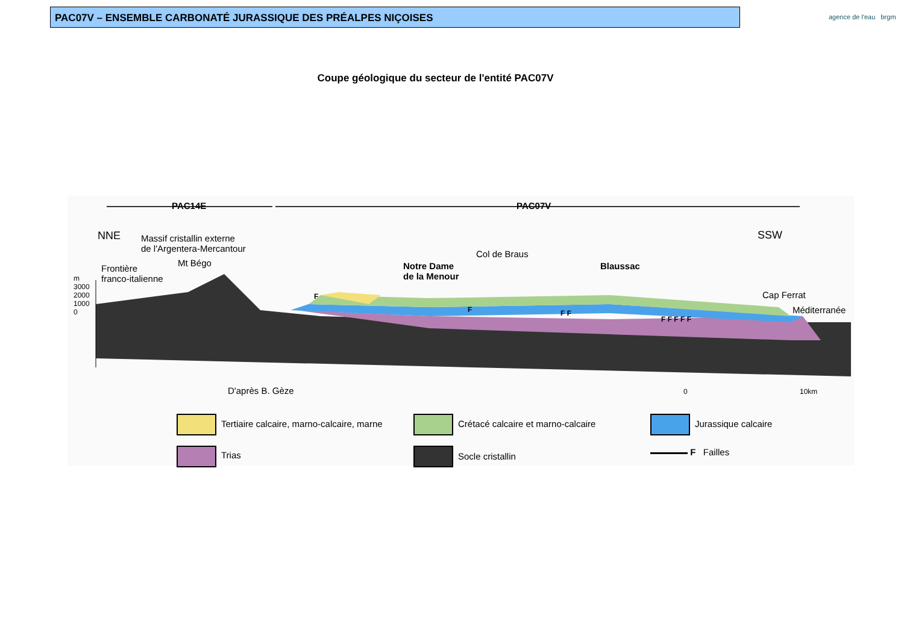PAC07V – ENSEMBLE CARBONATÉ JURASSIQUE DES PRÉALPES NIÇOISES agence de l'eau brgm
Coupe géologique du secteur de l'entité PAC07V
PAC14E PAC07V
NNE
Massif cristallin externe
de l'Argentera-Mercantour
Mt Bégo
Frontière
franco-italienne
Col de Braus
Notre Dame
de la Menour
Blaussac
SSW
Cap Ferrat
Méditerranée
m
3000
2000
1000
0
F
F F F
F F F F F
D'après B. Gèze 0 10km
Tertiaire calcaire, marno-calcaire, marne Crétacé calcaire et marno-calcaire Jurassique calcaire
Trias Socle cristallin F Failles